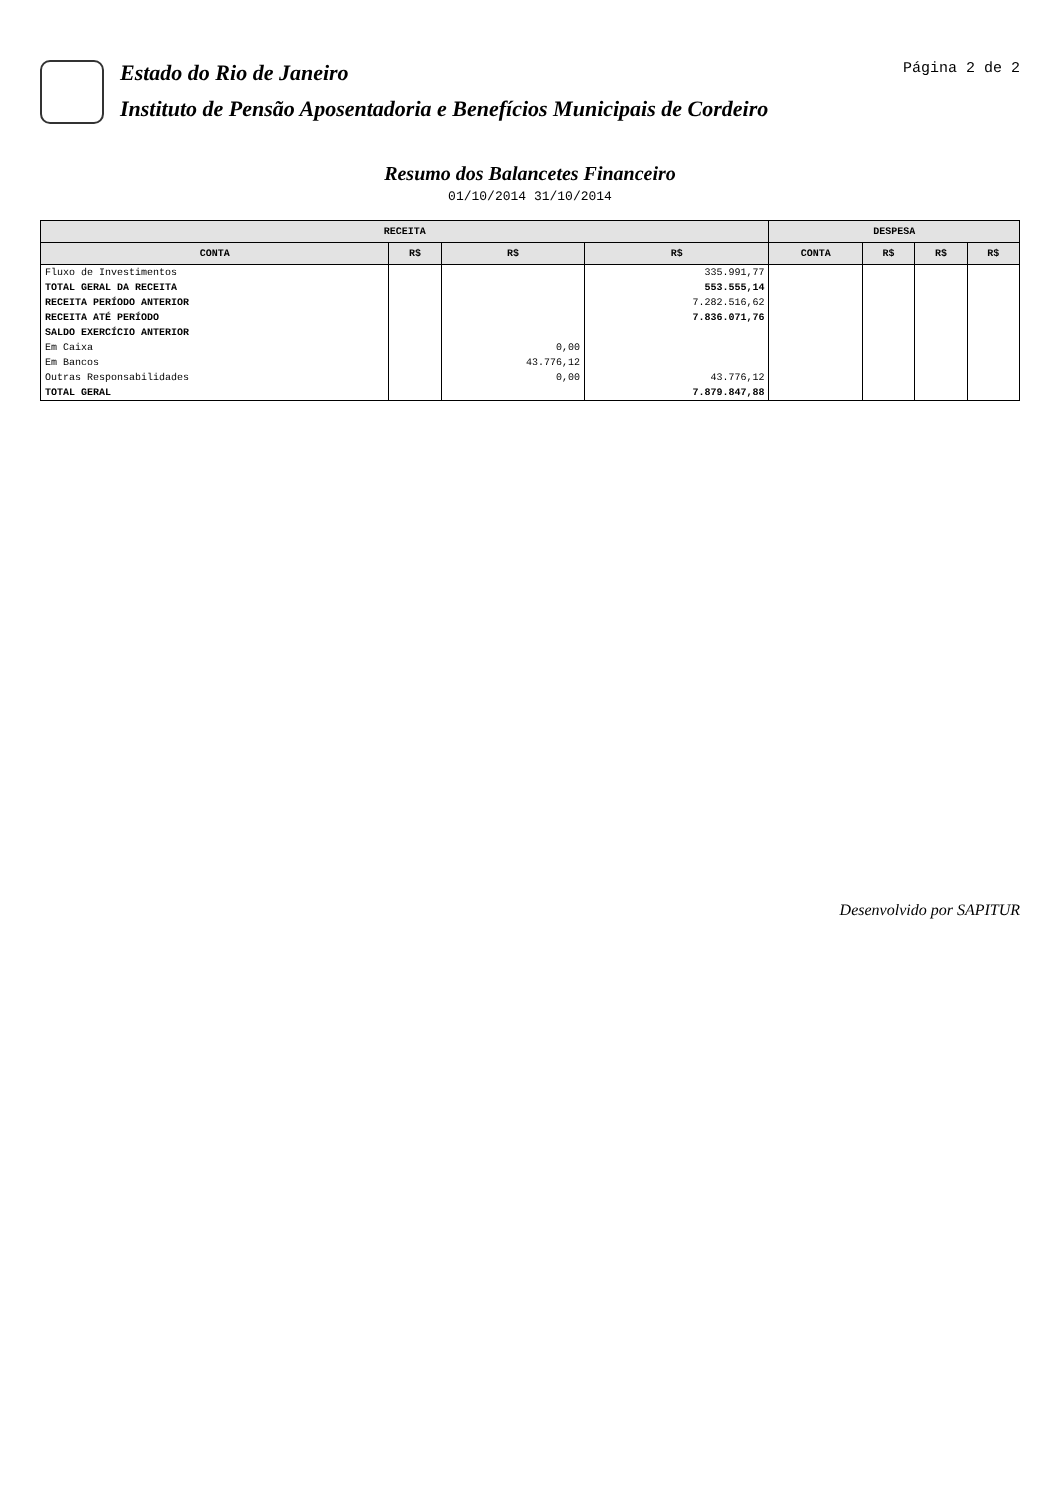Estado do Rio de Janeiro
Instituto de Pensão Aposentadoria e Benefícios Municipais de Cordeiro
Página 2 de 2
Resumo dos Balancetes Financeiro
01/10/2014 31/10/2014
| RECEITA | | | | DESPESA | | | |
| --- | --- | --- | --- | --- | --- | --- | --- |
| CONTA | R$ | R$ | R$ | CONTA | R$ | R$ | R$ |
| Fluxo de Investimentos | | | 335.991,77 | | | | |
| TOTAL GERAL DA RECEITA | | | 553.555,14 | | | | |
| RECEITA PERÍODO ANTERIOR | | | 7.282.516,62 | | | | |
| RECEITA ATÉ PERÍODO | | | 7.836.071,76 | | | | |
| SALDO EXERCÍCIO ANTERIOR | | | | | | | |
| Em Caixa | | 0,00 | | | | | |
| Em Bancos | | 43.776,12 | | | | | |
| Outras Responsabilidades | | 0,00 | 43.776,12 | | | | |
| TOTAL GERAL | | | 7.879.847,88 | | | | |
Desenvolvido por SAPITUR